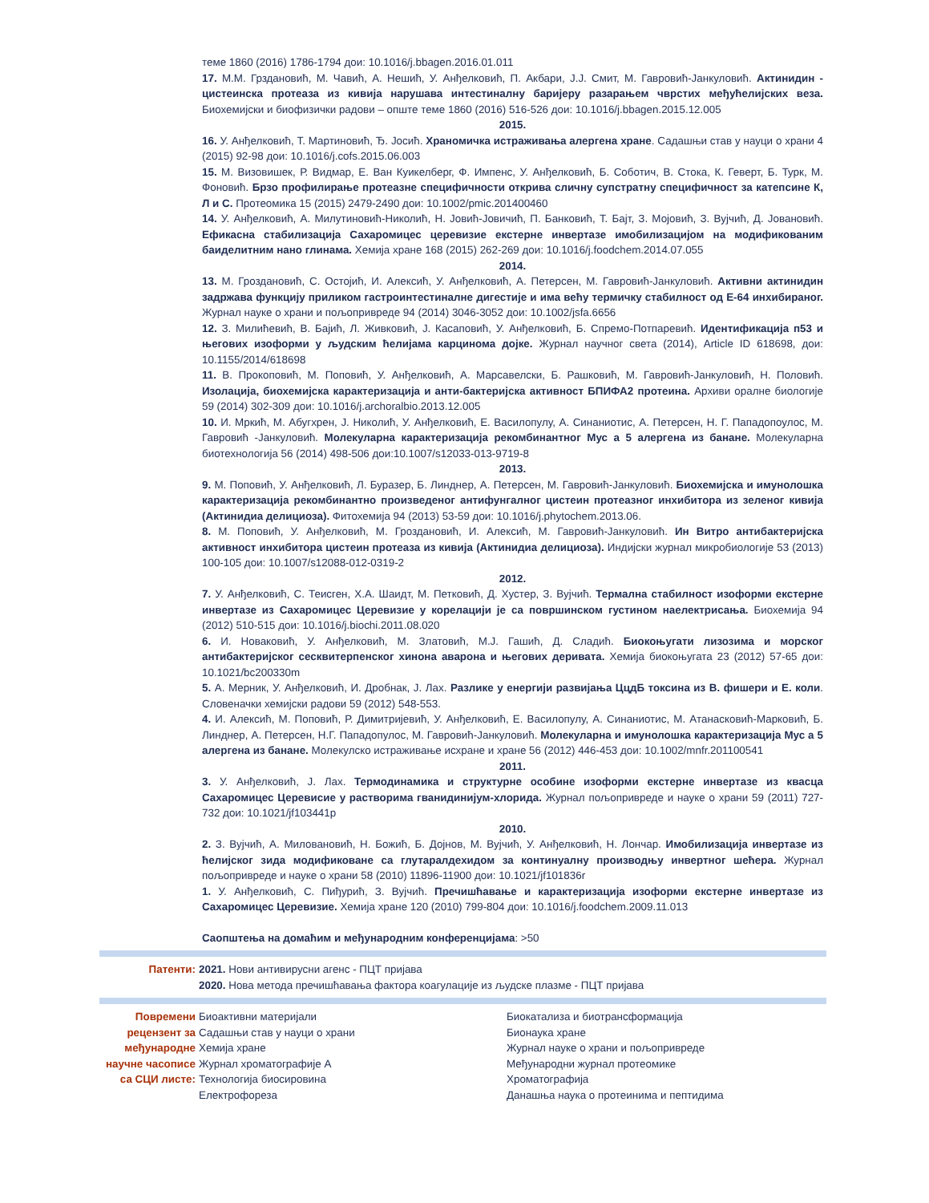теме 1860 (2016) 1786-1794 дои: 10.1016/j.bbagen.2016.01.011
17. М.М. Грздановић, М. Чавић, А. Нешић, У. Анђелковић, П. Акбари, Ј.Ј. Смит, М. Гавровић-Јанкуловић. Актинидин - цистеинска протеаза из кивија нарушава интестиналну баријеру разарањем чврстих међућелијских веза. Биохемијски и биофизички радови – опште теме 1860 (2016) 516-526 дои: 10.1016/j.bbagen.2015.12.005
2015.
16. У. Анђелковић, Т. Мартиновић, Ђ. Јосић. Храномичка истраживања алергена хране. Садашњи став у науци о храни 4 (2015) 92-98 дои: 10.1016/j.cofs.2015.06.003
15. М. Визовишек, Р. Видмар, Е. Ван Куикелберг, Ф. Импенс, У. Анђелковић, Б. Соботич, В. Стока, К. Геверт, Б. Турк, М. Фоновић. Брзо профилирање протеазне специфичности открива сличну супстратну специфичност за катепсине К, Л и С. Протеомика 15 (2015) 2479-2490 дои: 10.1002/pmic.201400460
14. У. Анђелковић, А. Милутиновић-Николић, Н. Јовић-Јовичић, П. Банковић, Т. Бајт, З. Мојовић, З. Вујчић, Д. Јовановић. Ефикасна стабилизација Сахаромицес церевизие екстерне инвертазе имобилизацијом на модификованим баиделитним нано глинама. Хемија хране 168 (2015) 262-269 дои: 10.1016/j.foodchem.2014.07.055
2014.
13. М. Гроздановић, С. Остојић, И. Алексић, У. Анђелковић, А. Петерсен, М. Гавровић-Јанкуловић. Активни актинидин задржава функцију приликом гастроинтестиналне дигестије и има већу термичку стабилност од Е-64 инхибираног. Журнал науке о храни и пољопривреде 94 (2014) 3046-3052 дои: 10.1002/jsfa.6656
12. З. Милићевић, В. Бајић, Л. Живковић, Ј. Касаповић, У. Анђелковић, Б. Спремо-Потпаревић. Идентификација п53 и његових изоформи у људским ћелијама карцинома дојке. Журнал научног света (2014), Article ID 618698, дои: 10.1155/2014/618698
11. В. Прокоповић, М. Поповић, У. Анђелковић, А. Марсавелски, Б. Рашковић, М. Гавровић-Јанкуловић, Н. Половић. Изолација, биохемијска карактеризација и анти-бактеријска активност БПИФА2 протеина. Архиви оралне биологије 59 (2014) 302-309 дои: 10.1016/j.archoralbio.2013.12.005
10. И. Мркић, М. Абугхрен, Ј. Николић, У. Анђелковић, Е. Василопулу, А. Синаниотис, А. Петерсен, Н. Г. Пападопоулос, М. Гавровић -Јанкуловић. Молекуларна карактеризација рекомбинантног Мус а 5 алергена из банане. Молекуларна биотехнологија 56 (2014) 498-506 дои:10.1007/s12033-013-9719-8
2013.
9. М. Поповић, У. Анђелковић, Л. Буразер, Б. Линднер, А. Петерсен, М. Гавровић-Јанкуловић. Биохемијска и имунолошка карактеризација рекомбинантно произведеног антифунгалног цистеин протеазног инхибитора из зеленог кивија (Актинидиа делициоза). Фитохемија 94 (2013) 53-59 дои: 10.1016/j.phytochem.2013.06.
8. М. Поповић, У. Анђелковић, М. Гроздановић, И. Алексић, М. Гавровић-Јанкуловић. Ин Витро антибактеријска активност инхибитора цистеин протеаза из кивија (Актинидиа делициоза). Индијски журнал микробиологије 53 (2013) 100-105 дои: 10.1007/s12088-012-0319-2
2012.
7. У. Анђелковић, С. Теисген, Х.А. Шаидт, М. Петковић, Д. Хустер, З. Вујчић. Термална стабилност изоформи екстерне инвертазе из Сахаромицес Церевизие у корелацији је са површинском густином наелектрисања. Биохемија 94 (2012) 510-515 дои: 10.1016/j.biochi.2011.08.020
6. И. Новаковић, У. Анђелковић, М. Златовић, М.Ј. Гашић, Д. Сладић. Биокоњугати лизозима и морског антибактеријског сесквитерпенског хинона аварона и његових деривата. Хемија биокоњугата 23 (2012) 57-65 дои: 10.1021/bc200330m
5. А. Мерник, У. Анђелковић, И. Дробнак, Ј. Лах. Разлике у енергији развијања ЦцдБ токсина из В. фишери и Е. коли. Словеначки хемијски радови 59 (2012) 548-553.
4. И. Алексић, М. Поповић, Р. Димитријевић, У. Анђелковић, Е. Василопулу, А. Синаниотис, М. Атанасковић-Марковић, Б. Линднер, А. Петерсен, Н.Г. Пападопулос, М. Гавровић-Јанкуловић. Молекуларна и имунолошка карактеризација Мус а 5 алергена из банане. Молекулско истраживање исхране и хране 56 (2012) 446-453 дои: 10.1002/mnfr.201100541
2011.
3. У. Анђелковић, Ј. Лах. Термодинамика и структурне особине изоформи екстерне инвертазе из квасца Сахаромицес Церевисие у растворима гванидинијум-хлорида. Журнал пољопривреде и науке о храни 59 (2011) 727-732 дои: 10.1021/jf103441p
2010.
2. З. Вујчић, А. Миловановић, Н. Божић, Б. Дојнов, М. Вујчић, У. Анђелковић, Н. Лончар. Имобилизација инвертазе из ћелијског зида модификоване са глутаралдехидом за континуалну производњу инвертног шећера. Журнал пољопривреде и науке о храни 58 (2010) 11896-11900 дои: 10.1021/jf101836r
1. У. Анђелковић, С. Пиђурић, З. Вујчић. Пречишћавање и карактеризација изоформи екстерне инвертазе из Сахаромицес Церевизие. Хемија хране 120 (2010) 799-804 дои: 10.1016/j.foodchem.2009.11.013
Саопштења на домаћим и међународним конференцијама: >50
Патенти: 2021. Нови антивирусни агенс - ПЦТ пријава
2020. Нова метода пречишћавања фактора коагулације из људске плазме - ПЦТ пријава
Повремени рецензент за међународне научне часописе са СЦИ листе:
Биоактивни материјали Биокатализа и биотрансформација Садашњи став у науци о храни Бионаука хране Хемија хране Журнал науке о храни и пољопривреде Журнал хроматографије А Међународни журнал протеомике Технологија биосировина Хроматографија Електрофореза Данашња наука о протеинима и пептидима